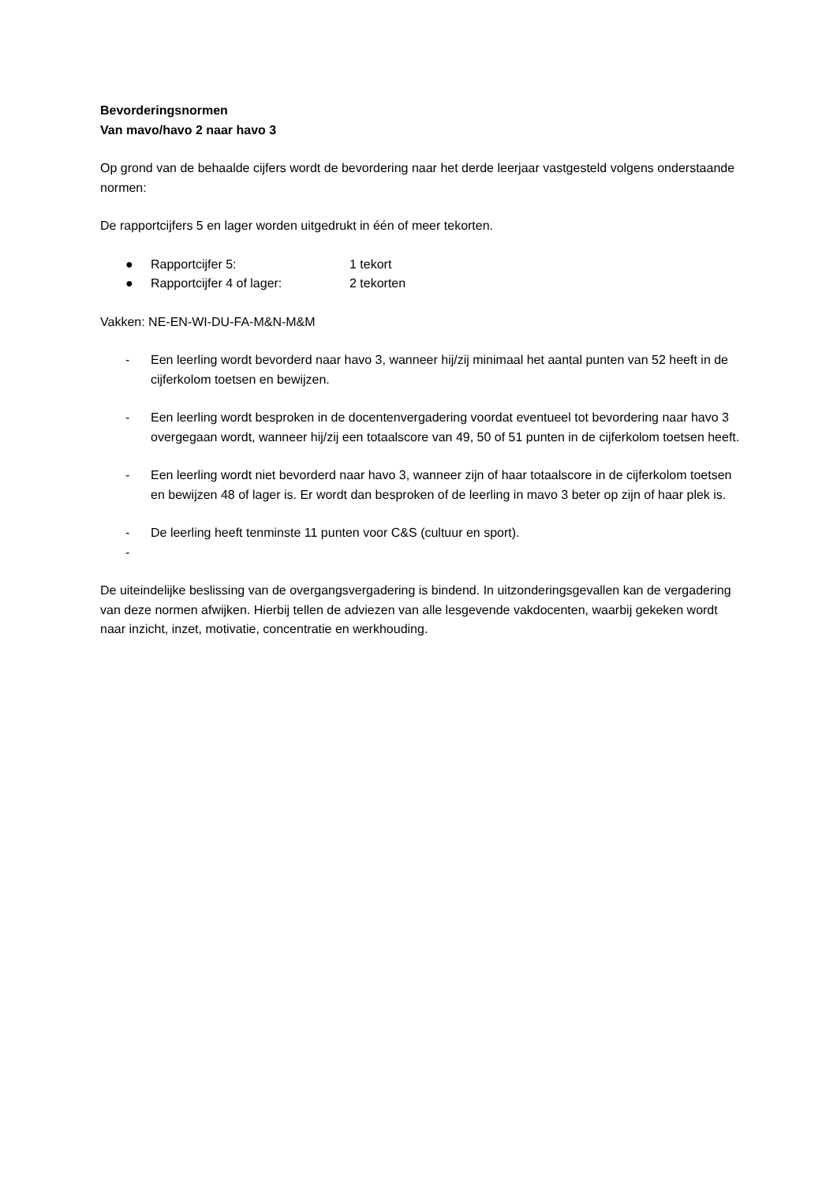Bevorderingsnormen
Van mavo/havo 2 naar havo 3
Op grond van de behaalde cijfers wordt de bevordering naar het derde leerjaar vastgesteld volgens onderstaande normen:
De rapportcijfers 5 en lager worden uitgedrukt in één of meer tekorten.
● Rapportcijfer 5: 1 tekort
● Rapportcijfer 4 of lager: 2 tekorten
Vakken: NE-EN-WI-DU-FA-M&N-M&M
- Een leerling wordt bevorderd naar havo 3, wanneer hij/zij minimaal het aantal punten van 52 heeft in de cijferkolom toetsen en bewijzen.
- Een leerling wordt besproken in de docentenvergadering voordat eventueel tot bevordering naar havo 3 overgegaan wordt, wanneer hij/zij een totaalscore van 49, 50 of 51 punten in de cijferkolom toetsen heeft.
- Een leerling wordt niet bevorderd naar havo 3, wanneer zijn of haar totaalscore in de cijferkolom toetsen en bewijzen 48 of lager is. Er wordt dan besproken of de leerling in mavo 3 beter op zijn of haar plek is.
- De leerling heeft tenminste 11 punten voor C&S (cultuur en sport).
-
De uiteindelijke beslissing van de overgangsvergadering is bindend. In uitzonderingsgevallen kan de vergadering van deze normen afwijken. Hierbij tellen de adviezen van alle lesgevende vakdocenten, waarbij gekeken wordt naar inzicht, inzet, motivatie, concentratie en werkhouding.